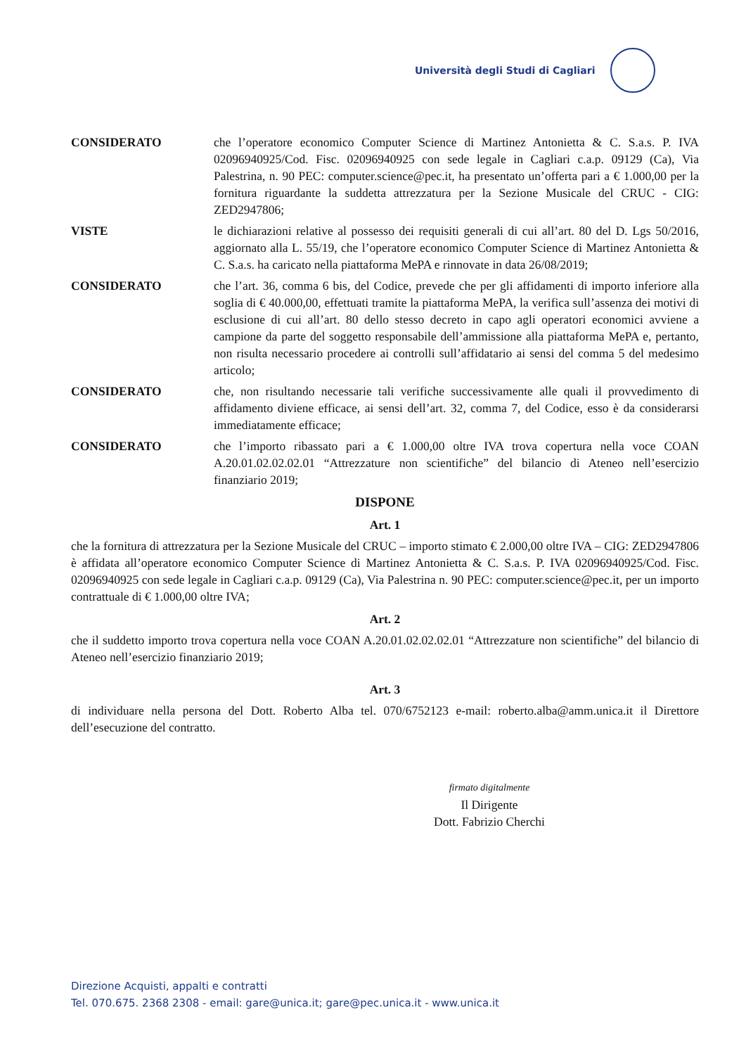Università degli Studi di Cagliari
CONSIDERATO che l’operatore economico Computer Science di Martinez Antonietta & C. S.a.s. P. IVA 02096940925/Cod. Fisc. 02096940925 con sede legale in Cagliari c.a.p. 09129 (Ca), Via Palestrina, n. 90 PEC: computer.science@pec.it, ha presentato un’offerta pari a € 1.000,00 per la fornitura riguardante la suddetta attrezzatura per la Sezione Musicale del CRUC - CIG: ZED2947806;
VISTE le dichiarazioni relative al possesso dei requisiti generali di cui all’art. 80 del D. Lgs 50/2016, aggiornato alla L. 55/19, che l’operatore economico Computer Science di Martinez Antonietta & C. S.a.s. ha caricato nella piattaforma MePA e rinnovate in data 26/08/2019;
CONSIDERATO che l’art. 36, comma 6 bis, del Codice, prevede che per gli affidamenti di importo inferiore alla soglia di € 40.000,00, effettuati tramite la piattaforma MePA, la verifica sull’assenza dei motivi di esclusione di cui all’art. 80 dello stesso decreto in capo agli operatori economici avviene a campione da parte del soggetto responsabile dell’ammissione alla piattaforma MePA e, pertanto, non risulta necessario procedere ai controlli sull’affidatario ai sensi del comma 5 del medesimo articolo;
CONSIDERATO che, non risultando necessarie tali verifiche successivamente alle quali il provvedimento di affidamento diviene efficace, ai sensi dell’art. 32, comma 7, del Codice, esso è da considerarsi immediatamente efficace;
CONSIDERATO che l’importo ribassato pari a € 1.000,00 oltre IVA trova copertura nella voce COAN A.20.01.02.02.02.01 “Attrezzature non scientifiche” del bilancio di Ateneo nell’esercizio finanziario 2019;
DISPONE
Art. 1
che la fornitura di attrezzatura per la Sezione Musicale del CRUC – importo stimato € 2.000,00 oltre IVA – CIG: ZED2947806 è affidata all’operatore economico Computer Science di Martinez Antonietta & C. S.a.s. P. IVA 02096940925/Cod. Fisc. 02096940925 con sede legale in Cagliari c.a.p. 09129 (Ca), Via Palestrina n. 90 PEC: computer.science@pec.it, per un importo contrattuale di € 1.000,00 oltre IVA;
Art. 2
che il suddetto importo trova copertura nella voce COAN A.20.01.02.02.02.01 “Attrezzature non scientifiche” del bilancio di Ateneo nell’esercizio finanziario 2019;
Art. 3
di individuare nella persona del Dott. Roberto Alba tel. 070/6752123 e-mail: roberto.alba@amm.unica.it il Direttore dell’esecuzione del contratto.
firmato digitalmente
Il Dirigente
Dott. Fabrizio Cherchi
Direzione Acquisti, appalti e contratti
Tel. 070.675. 2368 2308 - email: gare@unica.it; gare@pec.unica.it - www.unica.it